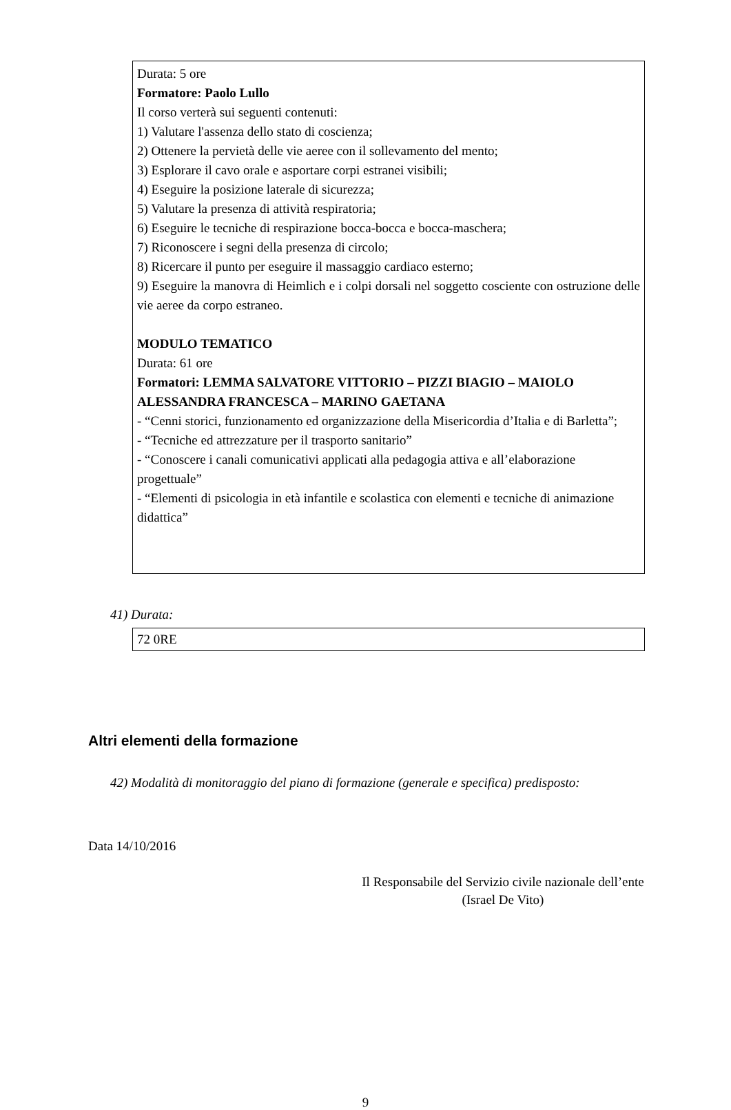Durata: 5 ore
Formatore: Paolo Lullo
Il corso verterà sui seguenti contenuti:
1) Valutare l'assenza dello stato di coscienza;
2) Ottenere la pervietà delle vie aeree con il sollevamento del mento;
3) Esplorare il cavo orale e asportare corpi estranei visibili;
4) Eseguire la posizione laterale di sicurezza;
5) Valutare la presenza di attività respiratoria;
6) Eseguire le tecniche di respirazione bocca-bocca e bocca-maschera;
7) Riconoscere i segni della presenza di circolo;
8) Ricercare il punto per eseguire il massaggio cardiaco esterno;
9) Eseguire la manovra di Heimlich e i colpi dorsali nel soggetto cosciente con ostruzione delle vie aeree da corpo estraneo.
MODULO TEMATICO
Durata: 61 ore
Formatori: LEMMA SALVATORE VITTORIO – PIZZI BIAGIO – MAIOLO ALESSANDRA FRANCESCA – MARINO GAETANA
- “Cenni storici, funzionamento ed organizzazione della Misericordia d’Italia e di Barletta”;
- “Tecniche ed attrezzature per il trasporto sanitario”
- “Conoscere i canali comunicativi applicati alla pedagogia attiva e all’elaborazione progettuale”
- “Elementi di psicologia in età infantile e scolastica con elementi e tecniche di animazione didattica”
41) Durata:
72 0RE
Altri elementi della formazione
42) Modalità di monitoraggio del piano di formazione (generale e specifica) predisposto:
Data 14/10/2016
Il Responsabile del Servizio civile nazionale dell’ente
(Israel De Vito)
9